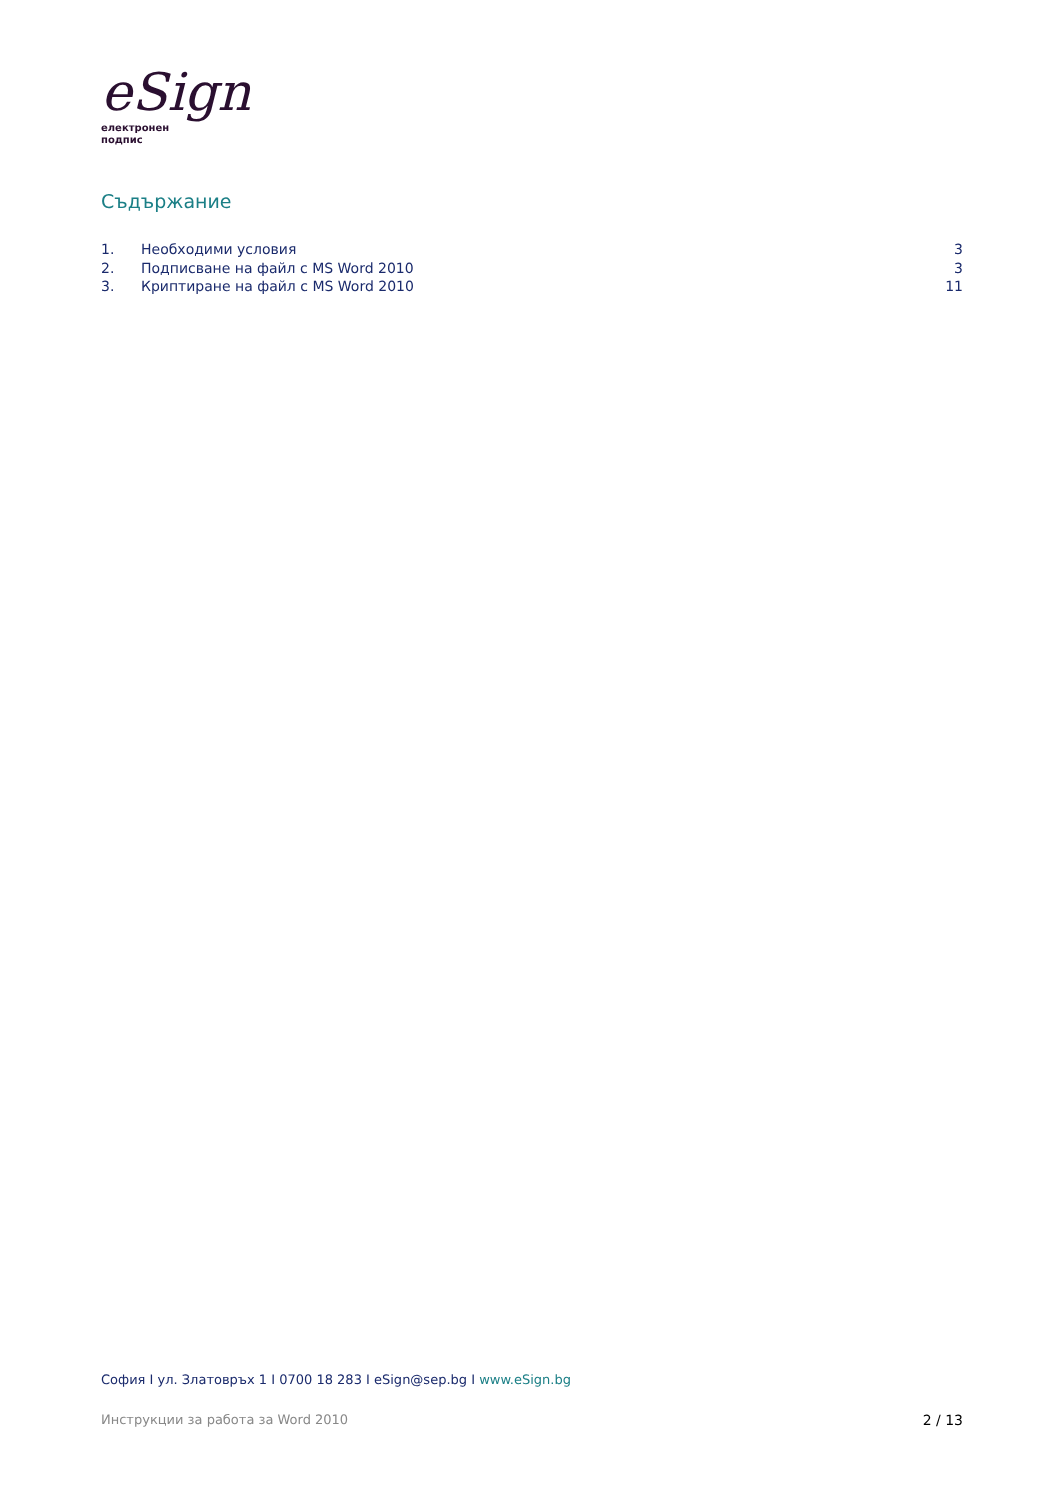eSign
електронен
подпис
Съдържание
1. Необходими условия 3
2. Подписване на файл с MS Word 2010 3
3. Криптиране на файл с MS Word 2010 11
София I ул. Златовръх 1 I 0700 18 283 I eSign@sep.bg I www.eSign.bg
Инструкции за работа за Word 2010 2 / 13